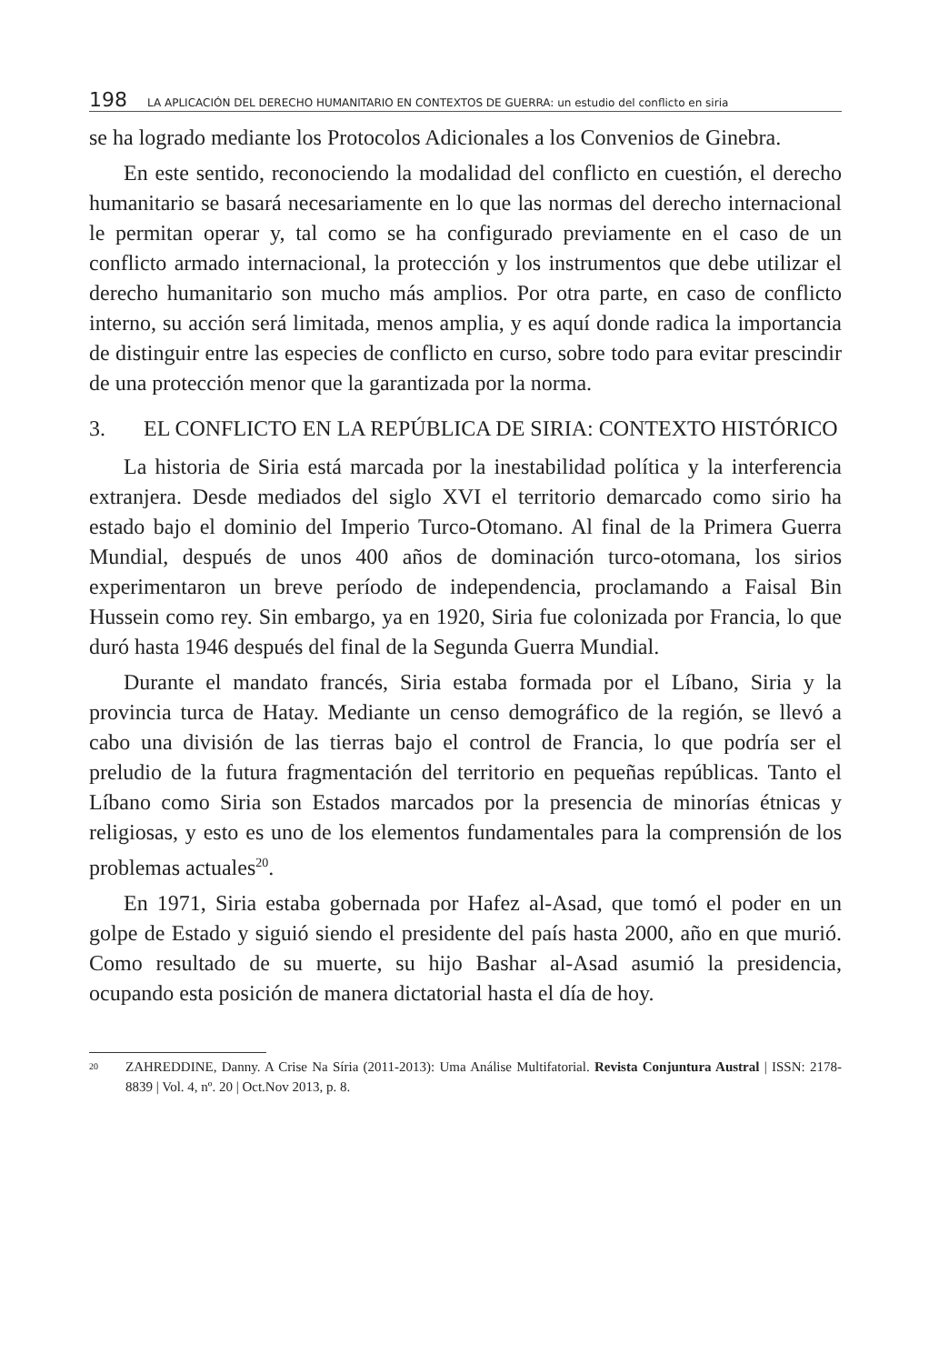198 LA APLICACIÓN DEL DERECHO HUMANITARIO EN CONTEXTOS DE GUERRA: un estudio del conflicto en siria
se ha logrado mediante los Protocolos Adicionales a los Convenios de Ginebra.
En este sentido, reconociendo la modalidad del conflicto en cuestión, el derecho humanitario se basará necesariamente en lo que las normas del derecho internacional le permitan operar y, tal como se ha configurado previamente en el caso de un conflicto armado internacional, la protección y los instrumentos que debe utilizar el derecho humanitario son mucho más amplios. Por otra parte, en caso de conflicto interno, su acción será limitada, menos amplia, y es aquí donde radica la importancia de distinguir entre las especies de conflicto en curso, sobre todo para evitar prescindir de una protección menor que la garantizada por la norma.
3. EL CONFLICTO EN LA REPÚBLICA DE SIRIA: CONTEXTO HISTÓRICO
La historia de Siria está marcada por la inestabilidad política y la interferencia extranjera. Desde mediados del siglo XVI el territorio demarcado como sirio ha estado bajo el dominio del Imperio Turco-Otomano. Al final de la Primera Guerra Mundial, después de unos 400 años de dominación turco-otomana, los sirios experimentaron un breve período de independencia, proclamando a Faisal Bin Hussein como rey. Sin embargo, ya en 1920, Siria fue colonizada por Francia, lo que duró hasta 1946 después del final de la Segunda Guerra Mundial.
Durante el mandato francés, Siria estaba formada por el Líbano, Siria y la provincia turca de Hatay. Mediante un censo demográfico de la región, se llevó a cabo una división de las tierras bajo el control de Francia, lo que podría ser el preludio de la futura fragmentación del territorio en pequeñas repúblicas. Tanto el Líbano como Siria son Estados marcados por la presencia de minorías étnicas y religiosas, y esto es uno de los elementos fundamentales para la comprensión de los problemas actuales<sup>20</sup>.
En 1971, Siria estaba gobernada por Hafez al-Asad, que tomó el poder en un golpe de Estado y siguió siendo el presidente del país hasta 2000, año en que murió. Como resultado de su muerte, su hijo Bashar al-Asad asumió la presidencia, ocupando esta posición de manera dictatorial hasta el día de hoy.
<sup>20</sup> ZAHREDDINE, Danny. A Crise Na Síria (2011-2013): Uma Análise Multifatorial. Revista Conjuntura Austral | ISSN: 2178-8839 | Vol. 4, nº. 20 | Oct.Nov 2013, p. 8.